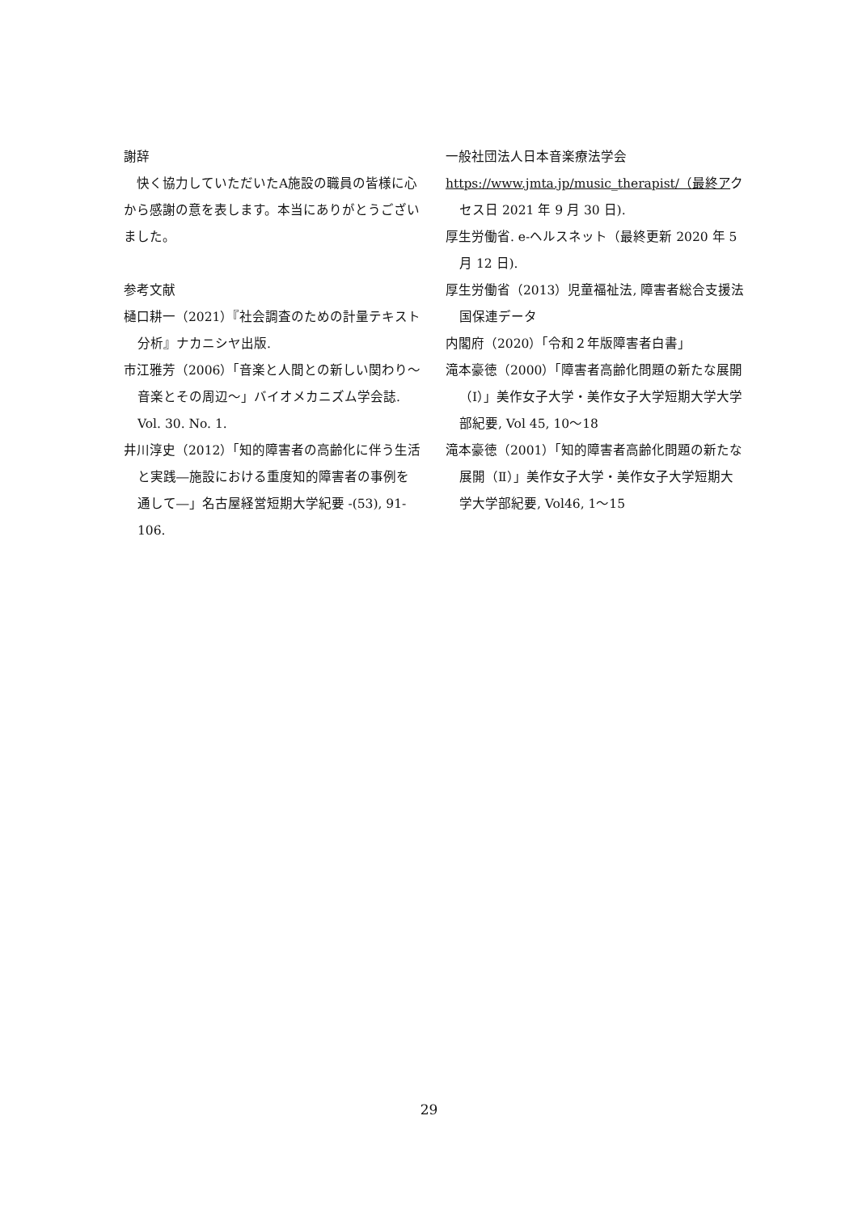謝辞
　快く協力していただいたA施設の職員の皆様に心から感謝の意を表します。本当にありがとうございました。
参考文献
樋口耕一（2021）『社会調査のための計量テキスト分析』ナカニシヤ出版.
市江雅芳（2006）「音楽と人間との新しい関わり～音楽とその周辺～」バイオメカニズム学会誌. Vol. 30. No. 1.
井川淳史（2012）「知的障害者の高齢化に伴う生活と実践―施設における重度知的障害者の事例を通して―」名古屋経営短期大学紀要 -(53), 91-106.
一般社団法人日本音楽療法学会
https://www.jmta.jp/music_therapist/（最終アクセス日 2021 年 9 月 30 日).
厚生労働省. e-ヘルスネット（最終更新 2020 年 5 月 12 日).
厚生労働省（2013）児童福祉法, 障害者総合支援法　国保連データ
内閣府（2020）「令和２年版障害者白書」
滝本豪徳（2000）「障害者高齢化問題の新たな展開（Ⅰ）」美作女子大学・美作女子大学短期大学大学部紀要, Vol 45, 10～18
滝本豪徳（2001）「知的障害者高齢化問題の新たな展開（Ⅱ）」美作女子大学・美作女子大学短期大学大学部紀要, Vol46, 1～15
29